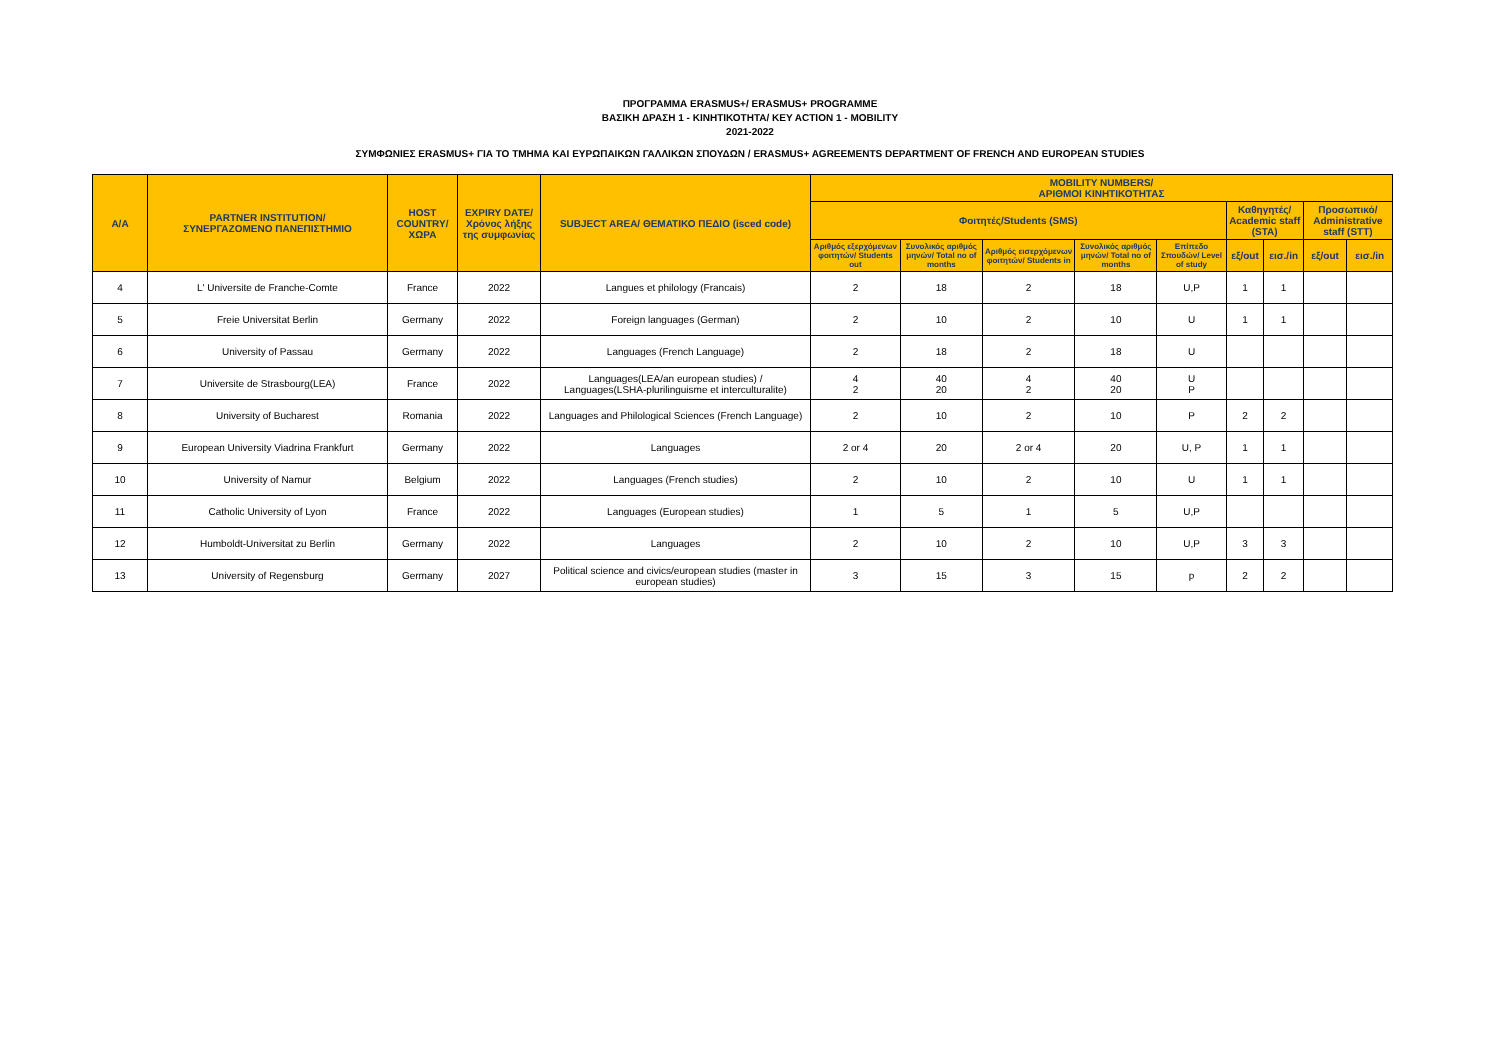ΠΡΟΓΡΑΜΜΑ ERASMUS+/ ERASMUS+ PROGRAMME
ΒΑΣΙΚΗ ΔΡΑΣΗ 1 - ΚΙΝΗΤΙΚΟΤΗΤΑ/ KEY ACTION 1 - MOBILITY
2021-2022
ΣΥΜΦΩΝΙΕΣ ERASMUS+ ΓΙΑ ΤΟ ΤΜΗΜΑ ΚΑΙ ΕΥΡΩΠΑΙΚΩΝ ΓΑΛΛΙΚΩΝ ΣΠΟΥΔΩΝ / ERASMUS+ AGREEMENTS DEPARTMENT OF FRENCH AND EUROPEAN STUDIES
| A/A | PARTNER INSTITUTION/ ΣΥΝΕΡΓΑΖΟΜΕΝΟ ΠΑΝΕΠΙΣΤΗΜΙΟ | HOST COUNTRY/ ΧΩΡΑ | EXPIRY DATE/ Χρόνος λήξης της συμφωνίας | SUBJECT AREA/ ΘΕΜΑΤΙΚΟ ΠΕΔΙΟ (isced code) | MOBILITY NUMBERS/ ΑΡΙΘΜΟΙ ΚΙΝΗΤΙΚΟΤΗΤΑΣ | | | | | | | | |
| --- | --- | --- | --- | --- | --- | --- | --- | --- | --- | --- | --- | --- | --- |
| | | | | | Φοιτητές/Students (SMS) | | | | | Καθηγητές/ Academic staff (STA) | | Προσωπικό/ Administrative staff (STT) | |
| | | | | | Αριθμός εξερχόμενων φοιτητών/ Students out | Συνολικός αριθμός μηνών/ Total no of months | Αριθμός εισερχόμενων φοιτητών/ Students in | Συνολικός αριθμός μηνών/ Total no of months | Επίπεδο Σπουδών/ Level of study | εξ/out | εισ./in | εξ/out | εισ./in |
| 4 | L' Universite de Franche-Comte | France | 2022 | Langues et philology (Francais) | 2 | 18 | 2 | 18 | U,P | 1 | 1 | | |
| 5 | Freie Universitat Berlin | Germany | 2022 | Foreign languages (German) | 2 | 10 | 2 | 10 | U | 1 | 1 | | |
| 6 | University of Passau | Germany | 2022 | Languages (French Language) | 2 | 18 | 2 | 18 | U | | | | |
| 7 | Universite de Strasbourg(LEA) | France | 2022 | Languages(LEA/an european studies) / Languages(LSHA-plurilinguisme et interculturalite) | 4 2 | 40 20 | 4 2 | 40 20 | U P | | | | |
| 8 | University of Bucharest | Romania | 2022 | Languages and Philological Sciences (French Language) | 2 | 10 | 2 | 10 | P | 2 | 2 | | |
| 9 | European University Viadrina Frankfurt | Germany | 2022 | Languages | 2 or 4 | 20 | 2 or 4 | 20 | U, P | 1 | 1 | | |
| 10 | University of Namur | Belgium | 2022 | Languages (French studies) | 2 | 10 | 2 | 10 | U | 1 | 1 | | |
| 11 | Catholic University of Lyon | France | 2022 | Languages (European studies) | 1 | 5 | 1 | 5 | U,P | | | | |
| 12 | Humboldt-Universitat zu Berlin | Germany | 2022 | Languages | 2 | 10 | 2 | 10 | U,P | 3 | 3 | | |
| 13 | University of Regensburg | Germany | 2027 | Political science and civics/european studies (master in european studies) | 3 | 15 | 3 | 15 | p | 2 | 2 | | |